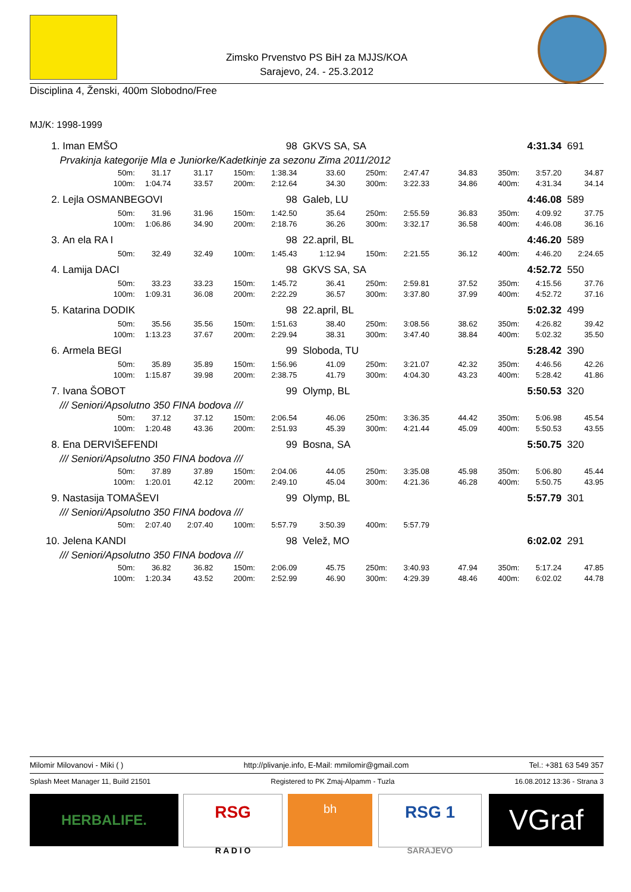Zimsko Prvenstvo PS BiH za MJJS/KOA
Sarajevo, 24. - 25.3.2012
Disciplina 4, Ženski, 400m Slobodno/Free
MJ/K: 1998-1999
| 1. | Iman EMŠO | | | | 98 | GKVS SA, SA | | | | 4:31.34 | | 691 |
| | Prvakinja kategorije Mla e Juniorke/Kadetkinje za sezonu Zima 2011/2012 | | | | | | | | | | | |
| | 50m: | 31.17 | 31.17 | 150m: | 1:38.34 | 33.60 | 250m: | 2:47.47 | 34.83 | 350m: | 3:57.20 | 34.87 |
| | 100m: | 1:04.74 | 33.57 | 200m: | 2:12.64 | 34.30 | 300m: | 3:22.33 | 34.86 | 400m: | 4:31.34 | 34.14 |
| 2. | Lejla OSMANBEGOVI | | | | 98 | Galeb, LU | | | | 4:46.08 | | 589 |
| | 50m: | 31.96 | 31.96 | 150m: | 1:42.50 | 35.64 | 250m: | 2:55.59 | 36.83 | 350m: | 4:09.92 | 37.75 |
| | 100m: | 1:06.86 | 34.90 | 200m: | 2:18.76 | 36.26 | 300m: | 3:32.17 | 36.58 | 400m: | 4:46.08 | 36.16 |
| 3. | An ela RA I | | | | 98 | 22.april, BL | | | | 4:46.20 | | 589 |
| | 50m: | 32.49 | 32.49 | 100m: | 1:45.43 | 1:12.94 | 150m: | 2:21.55 | 36.12 | 400m: | 4:46.20 | 2:24.65 |
| 4. | Lamija DACI | | | | 98 | GKVS SA, SA | | | | 4:52.72 | | 550 |
| | 50m: | 33.23 | 33.23 | 150m: | 1:45.72 | 36.41 | 250m: | 2:59.81 | 37.52 | 350m: | 4:15.56 | 37.76 |
| | 100m: | 1:09.31 | 36.08 | 200m: | 2:22.29 | 36.57 | 300m: | 3:37.80 | 37.99 | 400m: | 4:52.72 | 37.16 |
| 5. | Katarina DODIK | | | | 98 | 22.april, BL | | | | 5:02.32 | | 499 |
| | 50m: | 35.56 | 35.56 | 150m: | 1:51.63 | 38.40 | 250m: | 3:08.56 | 38.62 | 350m: | 4:26.82 | 39.42 |
| | 100m: | 1:13.23 | 37.67 | 200m: | 2:29.94 | 38.31 | 300m: | 3:47.40 | 38.84 | 400m: | 5:02.32 | 35.50 |
| 6. | Armela BEGI | | | | 99 | Sloboda, TU | | | | 5:28.42 | | 390 |
| | 50m: | 35.89 | 35.89 | 150m: | 1:56.96 | 41.09 | 250m: | 3:21.07 | 42.32 | 350m: | 4:46.56 | 42.26 |
| | 100m: | 1:15.87 | 39.98 | 200m: | 2:38.75 | 41.79 | 300m: | 4:04.30 | 43.23 | 400m: | 5:28.42 | 41.86 |
| 7. | Ivana ŠOBOT | | | | 99 | Olymp, BL | | | | 5:50.53 | | 320 |
| | /// Seniori/Apsolutno 350 FINA bodova /// | | | | | | | | | | | |
| | 50m: | 37.12 | 37.12 | 150m: | 2:06.54 | 46.06 | 250m: | 3:36.35 | 44.42 | 350m: | 5:06.98 | 45.54 |
| | 100m: | 1:20.48 | 43.36 | 200m: | 2:51.93 | 45.39 | 300m: | 4:21.44 | 45.09 | 400m: | 5:50.53 | 43.55 |
| 8. | Ena DERVIŠEFENDI | | | | 99 | Bosna, SA | | | | 5:50.75 | | 320 |
| | /// Seniori/Apsolutno 350 FINA bodova /// | | | | | | | | | | | |
| | 50m: | 37.89 | 37.89 | 150m: | 2:04.06 | 44.05 | 250m: | 3:35.08 | 45.98 | 350m: | 5:06.80 | 45.44 |
| | 100m: | 1:20.01 | 42.12 | 200m: | 2:49.10 | 45.04 | 300m: | 4:21.36 | 46.28 | 400m: | 5:50.75 | 43.95 |
| 9. | Nastasija TOMAŠEVI | | | | 99 | Olymp, BL | | | | 5:57.79 | | 301 |
| | /// Seniori/Apsolutno 350 FINA bodova /// | | | | | | | | | | | |
| | 50m: | 2:07.40 | 2:07.40 | 100m: | 5:57.79 | 3:50.39 | 400m: | 5:57.79 | | | | |
| 10. | Jelena KANDI | | | | 98 | Velež, MO | | | | 6:02.02 | | 291 |
| | /// Seniori/Apsolutno 350 FINA bodova /// | | | | | | | | | | | |
| | 50m: | 36.82 | 36.82 | 150m: | 2:06.09 | 45.75 | 250m: | 3:40.93 | 47.94 | 350m: | 5:17.24 | 47.85 |
| | 100m: | 1:20.34 | 43.52 | 200m: | 2:52.99 | 46.90 | 300m: | 4:29.39 | 48.46 | 400m: | 6:02.02 | 44.78 |
Milomir Milovanovi - Miki ( ) http://plivanje.info, E-Mail: mmilomir@gmail.com Tel.: +381 63 549 357
Splash Meet Manager 11, Build 21501 Registered to PK Zmaj-Alpamm - Tuzla 16.08.2012 13:36 - Strana 3
HERBALIFE.
RSG
R A D I O
bh
RSG 1
SARAJEVO
VGraf